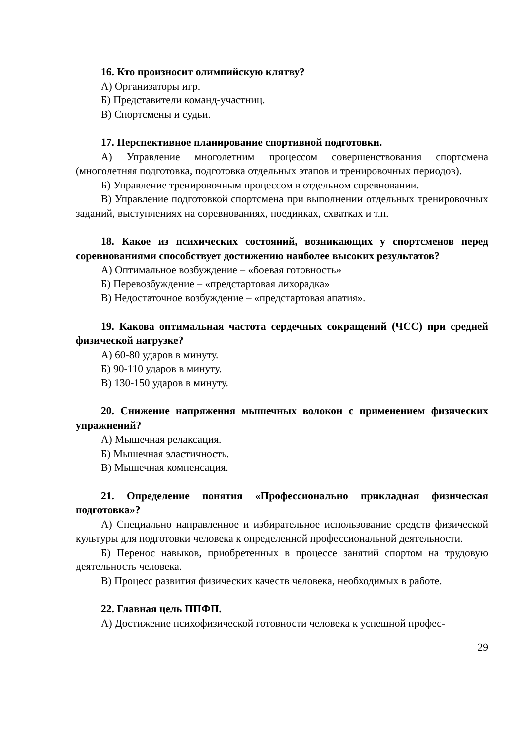16. Кто произносит олимпийскую клятву?
А) Организаторы игр.
Б) Представители команд-участниц.
В) Спортсмены и судьи.
17. Перспективное планирование спортивной подготовки.
А) Управление многолетним процессом совершенствования спортсмена (многолетняя подготовка, подготовка отдельных этапов и тренировочных периодов).
Б) Управление тренировочным процессом в отдельном соревновании.
В) Управление подготовкой спортсмена при выполнении отдельных тренировочных заданий, выступлениях на соревнованиях, поединках, схватках и т.п.
18. Какое из психических состояний, возникающих у спортсменов перед соревнованиями способствует достижению наиболее высоких результатов?
А) Оптимальное возбуждение – «боевая готовность»
Б) Перевозбуждение – «предстартовая лихорадка»
В) Недостаточное возбуждение – «предстартовая апатия».
19. Какова оптимальная частота сердечных сокращений (ЧСС) при средней физической нагрузке?
А) 60-80 ударов в минуту.
Б) 90-110 ударов в минуту.
В) 130-150 ударов в минуту.
20. Снижение напряжения мышечных волокон с применением физических упражнений?
А) Мышечная релаксация.
Б) Мышечная эластичность.
В) Мышечная компенсация.
21. Определение понятия «Профессионально прикладная физическая подготовка»?
А) Специально направленное и избирательное использование средств физической культуры для подготовки человека к определенной профессиональной деятельности.
Б) Перенос навыков, приобретенных в процессе занятий спортом на трудовую деятельность человека.
В) Процесс развития физических качеств человека, необходимых в работе.
22. Главная цель ППФП.
А) Достижение психофизической готовности человека к успешной профес-
29